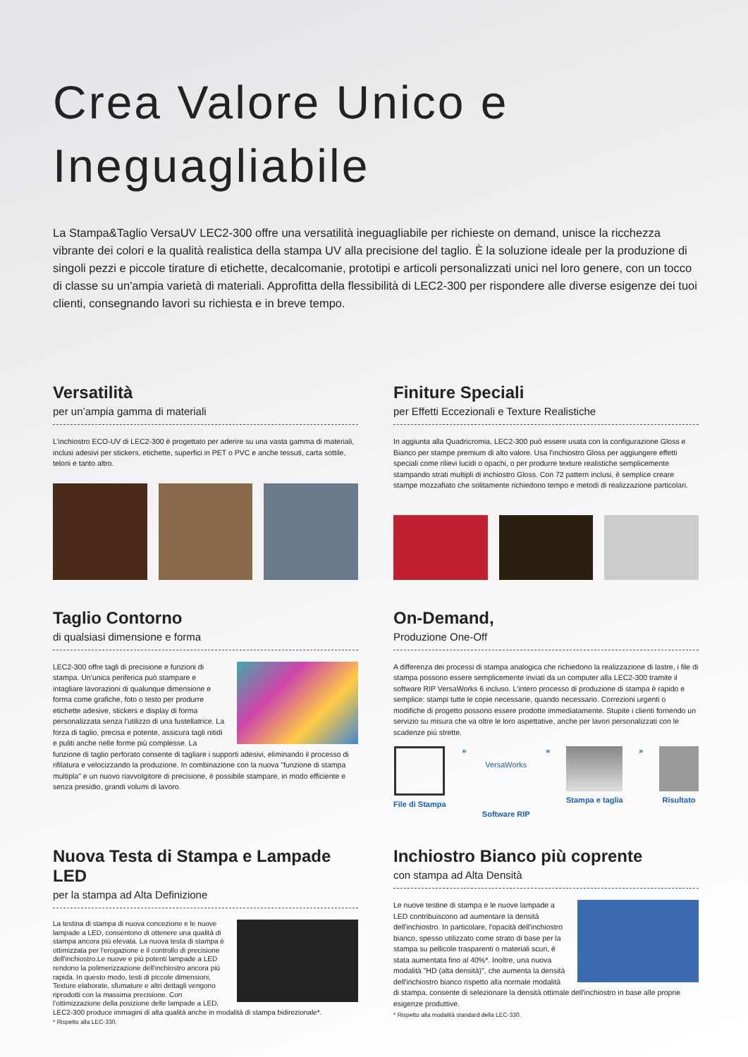Crea Valore Unico e
Ineguagliabile
La Stampa&Taglio VersaUV LEC2-300 offre una versatilità ineguagliabile per richieste on demand, unisce la ricchezza vibrante dei colori e la qualità realistica della stampa UV alla precisione del taglio. È la soluzione ideale per la produzione di singoli pezzi e piccole tirature di etichette, decalcomanie, prototipi e articoli personalizzati unici nel loro genere, con un tocco di classe su un'ampia varietà di materiali. Approfitta della flessibilità di LEC2-300 per rispondere alle diverse esigenze dei tuoi clienti, consegnando lavori su richiesta e in breve tempo.
Versatilità
per un’ampia gamma di materiali
L’inchiostro ECO-UV di LEC2-300 è progettato per aderire su una vasta gamma di materiali, inclusi adesivi per stickers, etichette, superfici in PET o PVC e anche tessuti, carta sottile, teloni e tanto altro.
Finiture Speciali
per Effetti Eccezionali e Texture Realistiche
In aggiunta alla Quadricromia, LEC2-300 può essere usata con la configurazione Gloss e Bianco per stampe premium di alto valore. Usa l’inchiostro Gloss per aggiungere effetti speciali come rilievi lucidi o opachi, o per produrre texture realistiche semplicemente stampando strati multipli di inchiostro Gloss. Con 72 pattern inclusi, è semplice creare stampe mozzafiato che solitamente richiedono tempo e metodi di realizzazione particolari.
Taglio Contorno
di qualsiasi dimensione e forma
LEC2-300 offre tagli di precisione e funzioni di stampa. Un’unica periferica può stampare e intagliare lavorazioni di qualunque dimensione e forma come grafiche, foto o testo per produrre etichette adesive, stickers e display di forma personalizzata senza l'utilizzo di una fustellatrice. La forza di taglio, precisa e potente, assicura tagli nitidi e puliti anche nelle forme più complesse. La funzione di taglio perforato consente di tagliare i supporti adesivi, eliminando il processo di rifilatura e velocizzando la produzione. In combinazione con la nuova "funzione di stampa multipla" e un nuovo riavvolgitore di precisione, è possibile stampare, in modo efficiente e senza presidio, grandi volumi di lavoro.
On-Demand,
Produzione One-Off
A differenza dei processi di stampa analogica che richiedono la realizzazione di lastre, i file di stampa possono essere semplicemente inviati da un computer alla LEC2-300 tramite il software RIP VersaWorks 6 incluso. L'intero processo di produzione di stampa è rapido e semplice: stampi tutte le copie necessarie, quando necessario. Correzioni urgenti o modifiche di progetto possono essere prodotte immediatamente. Stupite i clienti fornendo un servizio su misura che va oltre le loro aspettative, anche per lavori personalizzati con le scadenze più strette.
File di Stampa »
VersaWorks
Software RIP
» Stampa e taglia » Risultato
Nuova Testa di Stampa e Lampade LED
per la stampa ad Alta Definizione
La testina di stampa di nuova concezione e le nuove lampade a LED, consentono di ottenere una qualità di stampa ancora più elevata. La nuova testa di stampa è ottimizzata per l'erogazione e il controllo di precisione dell'inchiostro.Le nuove e più potenti lampade a LED rendono la polimerizzazione dell'inchiostro ancora più rapida. In questo modo, testi di piccole dimensioni, Texture elaborate, sfumature e altri dettagli vengono riprodotti con la massima precisione. Con l’ottimizzazione della posizione delle lampade a LED, LEC2-300 produce immagini di alta qualità anche in modalità di stampa bidirezionale*.
* Rispetto alla LEC-330.
Inchiostro Bianco più coprente
con stampa ad Alta Densità
Le nuove testine di stampa e le nuove lampade a LED contribuiscono ad aumentare la densità dell'inchiostro. In particolare, l'opacità dell'inchiostro bianco, spesso utilizzato come strato di base per la stampa su pellicole trasparenti o materiali scuri, è stata aumentata fino al 40%*. Inoltre, una nuova modalità "HD (alta densità)", che aumenta la densità dell'inchiostro bianco rispetto alla normale modalità di stampa, consente di selezionare la densità ottimale dell'inchiostro in base alle proprie esigenze produttive.
* Rispetto alla modalità standard della LEC-330.